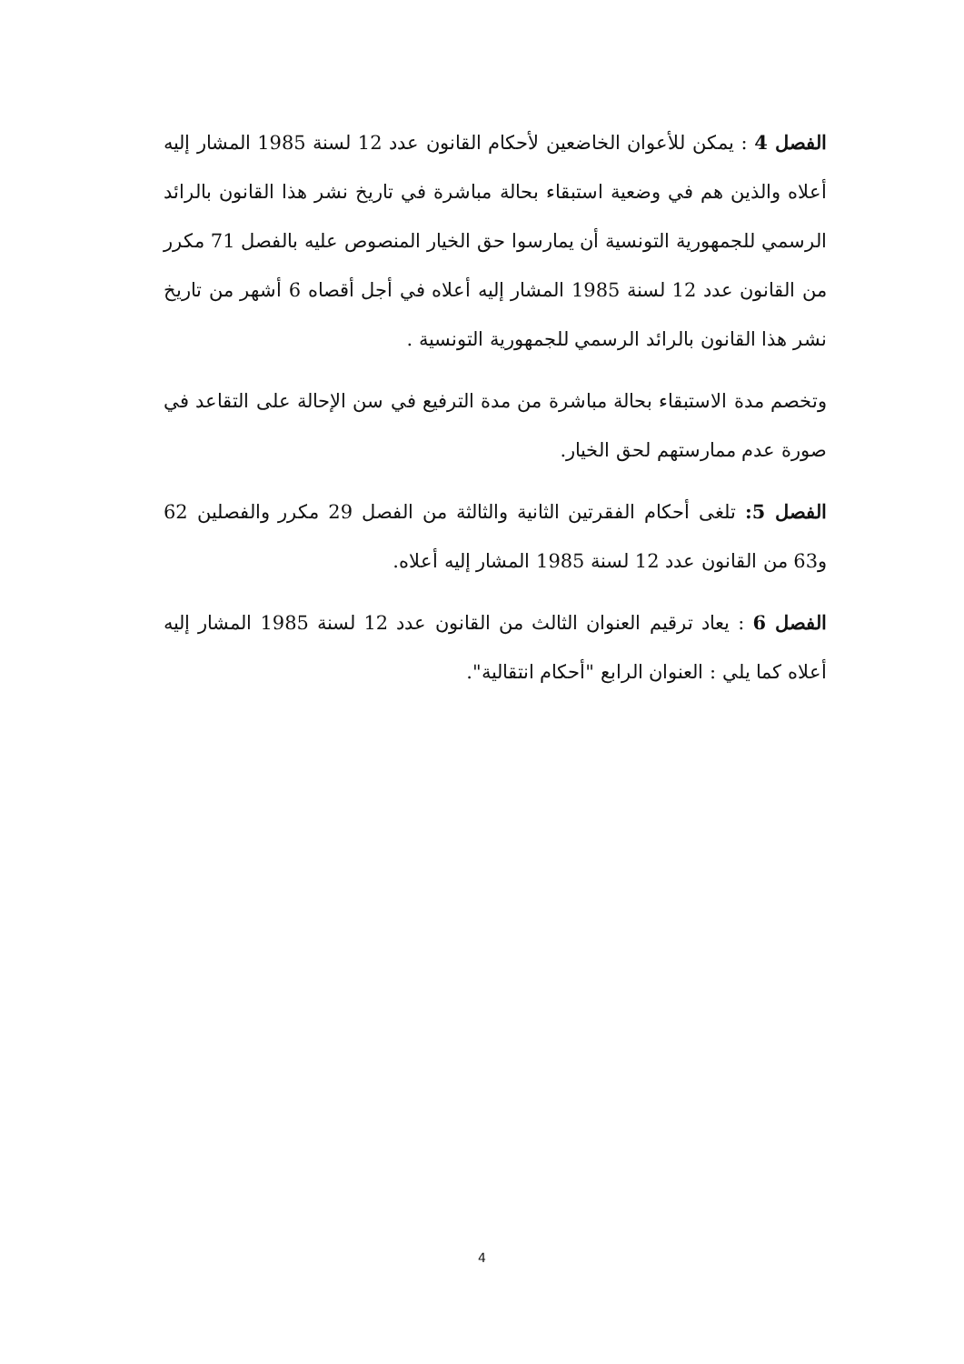الفصل 4 : يمكن للأعوان الخاضعين لأحكام القانون عدد 12 لسنة 1985 المشار إليه أعلاه والذين هم في وضعية استبقاء بحالة مباشرة في تاريخ نشر هذا القانون بالرائد الرسمي للجمهورية التونسية أن يمارسوا حق الخيار المنصوص عليه بالفصل 71 مكرر من القانون عدد 12 لسنة 1985 المشار إليه أعلاه في أجل أقصاه 6 أشهر من تاريخ نشر هذا القانون بالرائد الرسمي للجمهورية التونسية .
وتخصم مدة الاستبقاء بحالة مباشرة من مدة الترفيع في سن الإحالة على التقاعد في صورة عدم ممارستهم لحق الخيار.
الفصل 5: تلغى أحكام الفقرتين الثانية والثالثة من الفصل 29 مكرر والفصلين 62 و63 من القانون عدد 12 لسنة 1985 المشار إليه أعلاه.
الفصل 6 : يعاد ترقيم العنوان الثالث من القانون عدد 12 لسنة 1985 المشار إليه أعلاه كما يلي : العنوان الرابع "أحكام انتقالية".
4